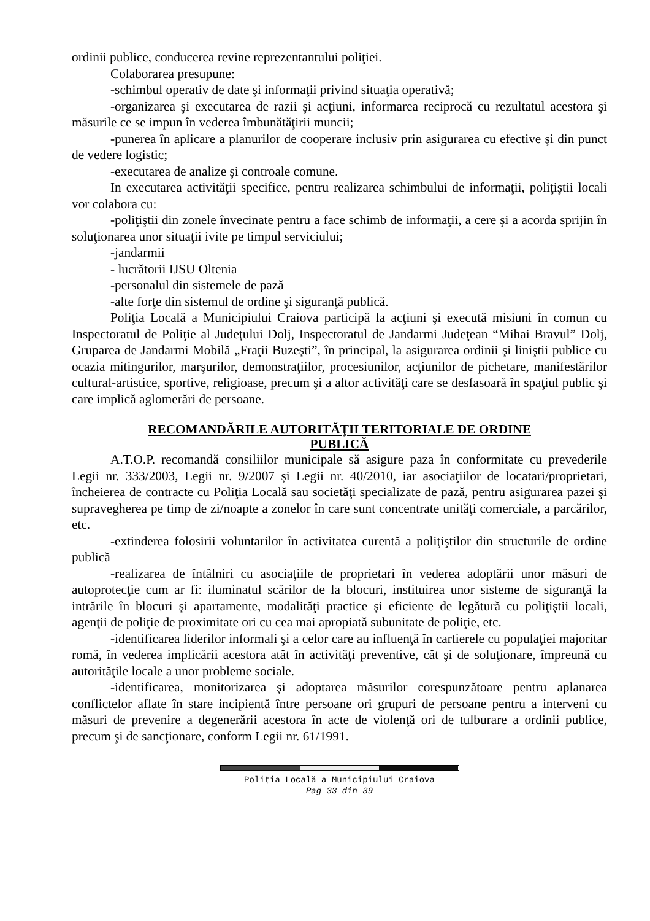ordinii publice, conducerea revine reprezentantului poliţiei.
Colaborarea presupune:
-schimbul operativ de date şi informaţii privind situaţia operativă;
-organizarea şi executarea de razii şi acţiuni, informarea reciprocă cu rezultatul acestora şi măsurile ce se impun în vederea îmbunătăţirii muncii;
-punerea în aplicare a planurilor de cooperare inclusiv prin asigurarea cu efective şi din punct de vedere logistic;
-executarea de analize şi controale comune.
In executarea activităţii specifice, pentru realizarea schimbului de informaţii, poliţiştii locali vor colabora cu:
-poliţiştii din zonele învecinate pentru a face schimb de informaţii, a cere şi a acorda sprijin în soluţionarea unor situaţii ivite pe timpul serviciului;
-jandarmii
- lucrătorii IJSU Oltenia
-personalul din sistemele de pază
-alte forţe din sistemul de ordine şi siguranţă publică.
Poliţia Locală a Municipiului Craiova participă la acţiuni şi execută misiuni în comun cu Inspectoratul de Poliţie al Judeţului Dolj, Inspectoratul de Jandarmi Judeţean “Mihai Bravul” Dolj, Gruparea de Jandarmi Mobilă „Fraţii Buzeşti”, în principal, la asigurarea ordinii şi liniştii publice cu ocazia mitingurilor, marşurilor, demonstraţiilor, procesiunilor, acţiunilor de pichetare, manifestărilor cultural-artistice, sportive, religioase, precum şi a altor activităţi care se desfasoară în spaţiul public şi care implică aglomerări de persoane.
RECOMANDĂRILE AUTORITĂŢII TERITORIALE DE ORDINE
PUBLICĂ
A.T.O.P. recomandă consiliilor municipale să asigure paza în conformitate cu prevederile Legii nr. 333/2003, Legii nr. 9/2007 și Legii nr. 40/2010, iar asociaţiilor de locatari/proprietari, încheierea de contracte cu Poliţia Locală sau societăţi specializate de pază, pentru asigurarea pazei şi supravegherea pe timp de zi/noapte a zonelor în care sunt concentrate unităţi comerciale, a parcărilor, etc.
-extinderea folosirii voluntarilor în activitatea curentă a poliţiştilor din structurile de ordine publică
-realizarea de întâlniri cu asociaţiile de proprietari în vederea adoptării unor măsuri de autoprotecţie cum ar fi: iluminatul scărilor de la blocuri, instituirea unor sisteme de siguranţă la intrările în blocuri şi apartamente, modalităţi practice şi eficiente de legătură cu poliţiştii locali, agenţii de poliţie de proximitate ori cu cea mai apropiată subunitate de poliţie, etc.
-identificarea liderilor informali şi a celor care au influenţă în cartierele cu populaţiei majoritar romă, în vederea implicării acestora atât în activităţi preventive, cât şi de soluţionare, împreună cu autorităţile locale a unor probleme sociale.
-identificarea, monitorizarea şi adoptarea măsurilor corespunzătoare pentru aplanarea conflictelor aflate în stare incipientă între persoane ori grupuri de persoane pentru a interveni cu măsuri de prevenire a degenerării acestora în acte de violenţă ori de tulburare a ordinii publice, precum şi de sancţionare, conform Legii nr. 61/1991.
Poliţia Locală a Municipiului Craiova
Pag 33 din 39